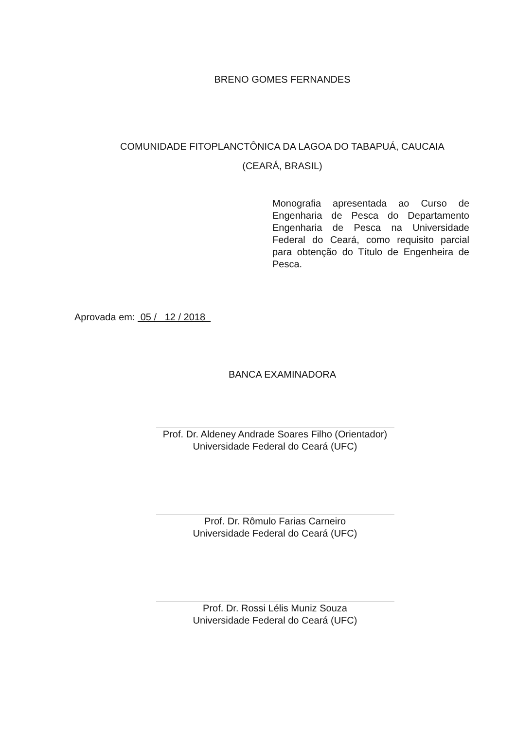BRENO GOMES FERNANDES
COMUNIDADE FITOPLANCTÔNICA DA LAGOA DO TABAPUÁ, CAUCAIA
(CEARÁ, BRASIL)
Monografia apresentada ao Curso de Engenharia de Pesca do Departamento Engenharia de Pesca na Universidade Federal do Ceará, como requisito parcial para obtenção do Título de Engenheira de Pesca.
Aprovada em: 05 / 12 / 2018
BANCA EXAMINADORA
Prof. Dr. Aldeney Andrade Soares Filho (Orientador)
Universidade Federal do Ceará (UFC)
Prof. Dr. Rômulo Farias Carneiro
Universidade Federal do Ceará (UFC)
Prof. Dr. Rossi Lélis Muniz Souza
Universidade Federal do Ceará (UFC)